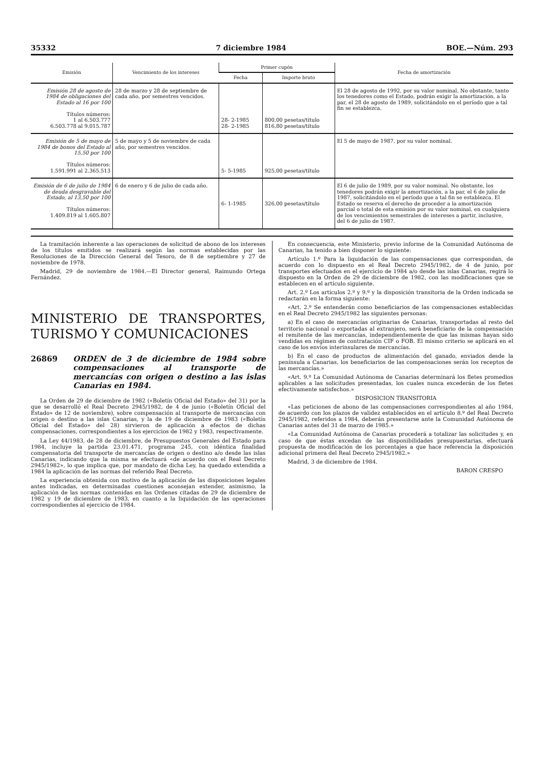35332 7 diciembre 1984 BOE.—Núm. 293
| Emisión | Vencimiento de los intereses | Primer cupón | | Fecha de amortización |
| --- | --- | --- | --- | --- |
| | | Fecha | Importe bruto | |
| Emisión 28 de agosto de 1984 de obligaciones del Estado al 16 por 100 Títulos números: 1 al 6.503.777 6.503.778 al 9.015.787 | 28 de marzo y 28 de septiembre de cada año, por semestres vencidos. | 28- 2-1985 28- 2-1985 | 800,00 pesetas/título 816,80 pesetas/título | El 28 de agosto de 1992, por su valor nominal. No obstante, tanto los tenedores como el Estado, podrán exigir la amortización, a la par, el 28 de agosto de 1989, solicitándolo en el período que a tal fin se establezca. |
| Emisión de 5 de mayo de 1984 de bonos del Estado al 15,50 por 100 Títulos números: 1.591.991 al 2.365.513 | 5 de mayo y 5 de noviembre de cada año, por semestres vencidos. | 5- 5-1985 | 925,00 pesetas/título | El 5 de mayo de 1987, por su valor nominal. |
| Emisión de 6 de julio de 1984 de deuda desgravable del Estado, al 13,50 por 100 Títulos números: 1.409.819 al 1.605.807 | 6 de enero y 6 de julio de cada año. | 6- 1-1985 | 326,00 pesetas/título | El 6 de julio de 1989, por su valor nominal. No obstante, los tenedores podrán exigir la amortización, a la par, el 6 de julio de 1987, solicitándolo en el período que a tal fin se establezca. El Estado se reserva el derecho de proceder a la amortización parcial o total de esta emisión por su valor nominal, en cualquiera de los vencimientos semestrales de intereses a partir, inclusive, del 6 de julio de 1987. |
La tramitación inherente a las operaciones de solicitud de abono de los intereses de los títulos emitidos se realizará según las normas establecidas por las Resoluciones de la Dirección General del Tesoro, de 8 de septiembre y 27 de noviembre de 1978.
Madrid, 29 de noviembre de 1984.—El Director general, Raimundo Ortega Fernández.
MINISTERIO DE TRANSPORTES, TURISMO Y COMUNICACIONES
26869 ORDEN de 3 de diciembre de 1984 sobre compensaciones al transporte de mercancías con origen o destino a las islas Canarias en 1984.
La Orden de 29 de diciembre de 1982 («Boletín Oficial del Estado» del 31) por la que se desarrolló el Real Decreto 2945/1982, de 4 de junio («Boletín Oficial del Estado» de 12 de noviembre), sobre compensación al transporte de mercancías con origen o destino a las islas Canarias, y la de 19 de diciembre de 1983 («Boletín Oficial del Estado» del 28) sirvieron de aplicación a efectos de dichas compensaciones, correspondientes a los ejercicios de 1982 y 1983, respectivamente.
La Ley 44/1983, de 28 de diciembre, de Presupuestos Generales del Estado para 1984, incluye la partida 23.01.471, programa 245, con idéntica finalidad compensatoria del transporte de mercancías de origen o destino a/o desde las islas Canarias, indicando que la misma se efectuará «de acuerdo con el Real Decreto 2945/1982», lo que implica que, por mandato de dicha Ley, ha quedado extendida a 1984 la aplicación de las normas del referido Real Decreto.
La experiencia obtenida con motivo de la aplicación de las disposiciones legales antes indicadas, en determinadas cuestiones aconsejan extender, asimismo, la aplicación de las normas contenidas en las Ordenes citadas de 29 de diciembre de 1982 y 19 de diciembre de 1983, en cuanto a la liquidación de las operaciones correspondientes al ejercicio de 1984.
En consecuencia, este Ministerio, previo informe de la Comunidad Autónoma de Canarias, ha tenido a bien disponer lo siguiente:
Artículo 1.º Para la liquidación de las compensaciones que correspondan, de acuerdo con lo dispuesto en el Real Decreto 2945/1982, de 4 de junio, por transportes efectuados en el ejercicio de 1984 a/o desde las islas Canarias, regirá lo dispuesto en la Orden de 29 de diciembre de 1982, con las modificaciones que se establecen en el artículo siguiente.
Art. 2.º Los artículos 2.º y 9.º y la disposición transitoria de la Orden indicada se redactarán en la forma siguiente:
«Art. 2.º Se entenderán como beneficiarios de las compensaciones establecidas en el Real Decreto 2945/1982 las siguientes personas:
a) En el caso de mercancías originarias de Canarias, transportadas al resto del territorio nacional o exportadas al extranjero, será beneficiario de la compensación el remitente de las mercancías, independientemente de que las mismas hayan sido vendidas en régimen de contratación CIF o FOB. El mismo criterio se aplicará en el caso de los envíos interinsulares de mercancías.
b) En el caso de productos de alimentación del ganado, enviados desde la península a Canarias, los beneficiarios de las compensaciones serán los receptos de las mercancías.»
«Art. 9.º La Comunidad Autónoma de Canarias determinará los fletes promedios aplicables a las solicitudes presentadas, los cuales nunca excederán de los fletes efectivamente satisfechos.»
DISPOSICION TRANSITORIA
«Las peticiones de abono de las compensaciones correspondientes al año 1984, de acuerdo con los plazos de validez establecidos en el artículo 8.º del Real Decreto 2945/1982, referidos a 1984, deberán presentarse ante la Comunidad Autónoma de Canarias antes del 31 de marzo de 1985.»
«La Comunidad Autónoma de Canarias procederá a totalizar las solicitudes y, en caso de que éstas excedan de las disponibilidades presupuestarias, efectuará propuesta de modificación de los porcentajes a que hace referencia la disposición adicional primera del Real Decreto 2945/1982.»
Madrid, 3 de diciembre de 1984.
BARON CRESPO